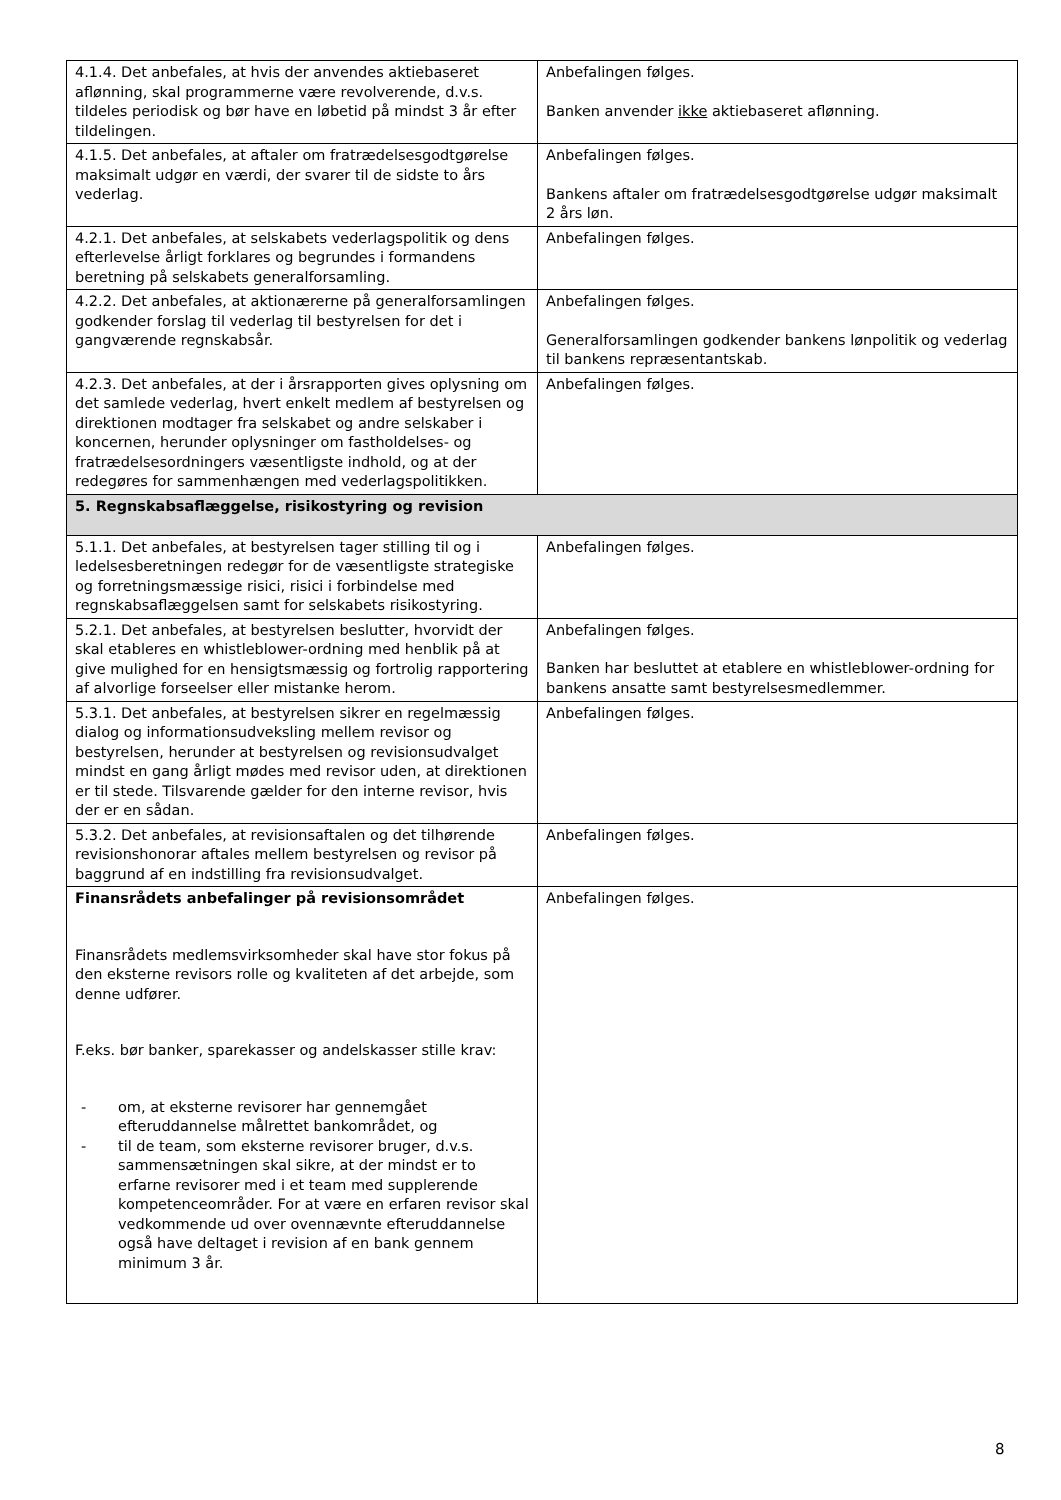| 4.1.4. Det anbefales, at hvis der anvendes aktiebaseret aflønning, skal programmerne være revolverende, d.v.s. tildeles periodisk og bør have en løbetid på mindst 3 år efter tildelingen. | Anbefalingen følges. Banken anvender ikke aktiebaseret aflønning. |
| 4.1.5. Det anbefales, at aftaler om fratrædelsesgodtgørelse maksimalt udgør en værdi, der svarer til de sidste to års vederlag. | Anbefalingen følges. Bankens aftaler om fratrædelsesgodtgørelse udgør maksimalt 2 års løn. |
| 4.2.1. Det anbefales, at selskabets vederlagspolitik og dens efterlevelse årligt forklares og begrundes i formandens beretning på selskabets generalforsamling. | Anbefalingen følges. |
| 4.2.2. Det anbefales, at aktionærerne på generalforsamlingen godkender forslag til vederlag til bestyrelsen for det i gangværende regnskabsår. | Anbefalingen følges. Generalforsamlingen godkender bankens lønpolitik og vederlag til bankens repræsentantskab. |
| 4.2.3. Det anbefales, at der i årsrapporten gives oplysning om det samlede vederlag, hvert enkelt medlem af bestyrelsen og direktionen modtager fra selskabet og andre selskaber i koncernen, herunder oplysninger om fastholdelses- og fratrædelsesordningers væsentligste indhold, og at der redegøres for sammenhængen med vederlagspolitikken. | Anbefalingen følges. |
| 5. Regnskabsaflæggelse, risikostyring og revision | |
| 5.1.1. Det anbefales, at bestyrelsen tager stilling til og i ledelsesberetningen redegør for de væsentligste strategiske og forretningsmæssige risici, risici i forbindelse med regnskabsaflæggelsen samt for selskabets risikostyring. | Anbefalingen følges. |
| 5.2.1. Det anbefales, at bestyrelsen beslutter, hvorvidt der skal etableres en whistleblower-ordning med henblik på at give mulighed for en hensigtsmæssig og fortrolig rapportering af alvorlige forseelser eller mistanke herom. | Anbefalingen følges. Banken har besluttet at etablere en whistleblower-ordning for bankens ansatte samt bestyrelsesmedlemmer. |
| 5.3.1. Det anbefales, at bestyrelsen sikrer en regelmæssig dialog og informationsudveksling mellem revisor og bestyrelsen, herunder at bestyrelsen og revisionsudvalget mindst en gang årligt mødes med revisor uden, at direktionen er til stede. Tilsvarende gælder for den interne revisor, hvis der er en sådan. | Anbefalingen følges. |
| 5.3.2. Det anbefales, at revisionsaftalen og det tilhørende revisionshonorar aftales mellem bestyrelsen og revisor på baggrund af en indstilling fra revisionsudvalget. | Anbefalingen følges. |
| Finansrådets anbefalinger på revisionsområdet Finansrådets medlemsvirksomheder skal have stor fokus på den eksterne revisors rolle og kvaliteten af det arbejde, som denne udfører. F.eks. bør banker, sparekasser og andelskasser stille krav: - om, at eksterne revisorer har gennemgået efteruddannelse målrettet bankområdet, og - til de team, som eksterne revisorer bruger, d.v.s. sammensætningen skal sikre, at der mindst er to erfarne revisorer med i et team med supplerende kompetenceområder. For at være en erfaren revisor skal vedkommende ud over ovennævnte efteruddannelse også have deltaget i revision af en bank gennem minimum 3 år. | Anbefalingen følges. |
8